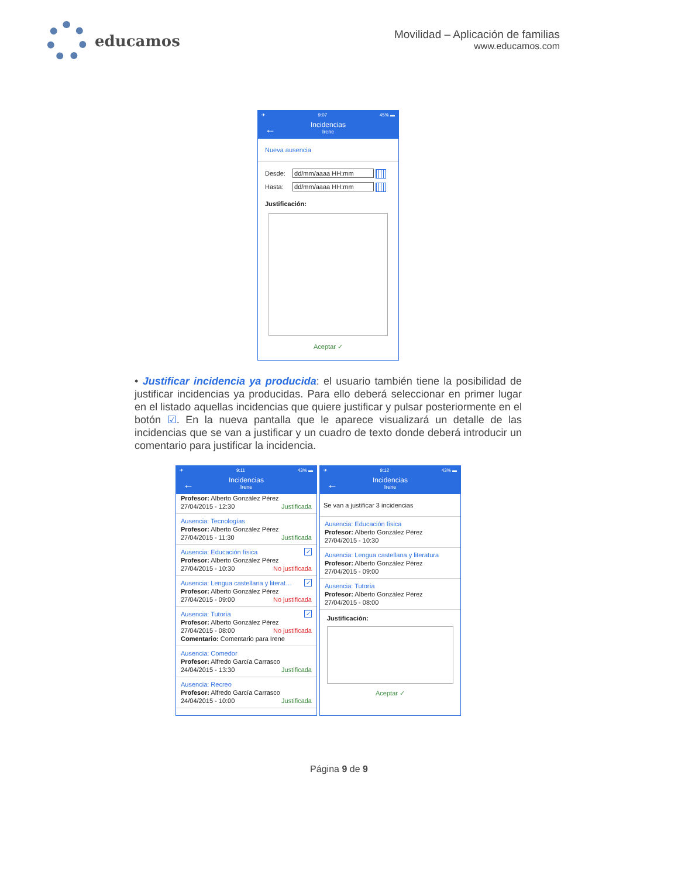educamos
Movilidad – Aplicación de familias
www.educamos.com
✈ 9:07 45% ▬
←
Incidencias
Irene
Nueva ausencia
Desde: dd/mm/aaaa HH:mm
Hasta: dd/mm/aaaa HH:mm
Justificación:
Aceptar ✓
• Justificar incidencia ya producida: el usuario también tiene la posibilidad de justificar incidencias ya producidas. Para ello deberá seleccionar en primer lugar en el listado aquellas incidencias que quiere justificar y pulsar posteriormente en el botón ☑. En la nueva pantalla que le aparece visualizará un detalle de las incidencias que se van a justificar y un cuadro de texto donde deberá introducir un comentario para justificar la incidencia.
✈ 9:11 43% ▬
←
Incidencias
Irene
Profesor: Alberto González Pérez
27/04/2015 - 12:30 Justificada
Ausencia: Tecnologías
Profesor: Alberto González Pérez
27/04/2015 - 11:30 Justificada
✓ Ausencia: Educación física
Profesor: Alberto González Pérez
27/04/2015 - 10:30 No justificada
✓ Ausencia: Lengua castellana y literat…
Profesor: Alberto González Pérez
27/04/2015 - 09:00 No justificada
✓ Ausencia: Tutoría
Profesor: Alberto González Pérez
27/04/2015 - 08:00 No justificada
Comentario: Comentario para Irene
Ausencia: Comedor
Profesor: Alfredo García Carrasco
24/04/2015 - 13:30 Justificada
Ausencia: Recreo
Profesor: Alfredo García Carrasco
24/04/2015 - 10:00 Justificada
✈ 9:12 43% ▬
←
Incidencias
Irene
Se van a justificar 3 incidencias
Ausencia: Educación física
Profesor: Alberto González Pérez
27/04/2015 - 10:30
Ausencia: Lengua castellana y literatura
Profesor: Alberto González Pérez
27/04/2015 - 09:00
Ausencia: Tutoría
Profesor: Alberto González Pérez
27/04/2015 - 08:00
Justificación:
Aceptar ✓
Página 9 de 9